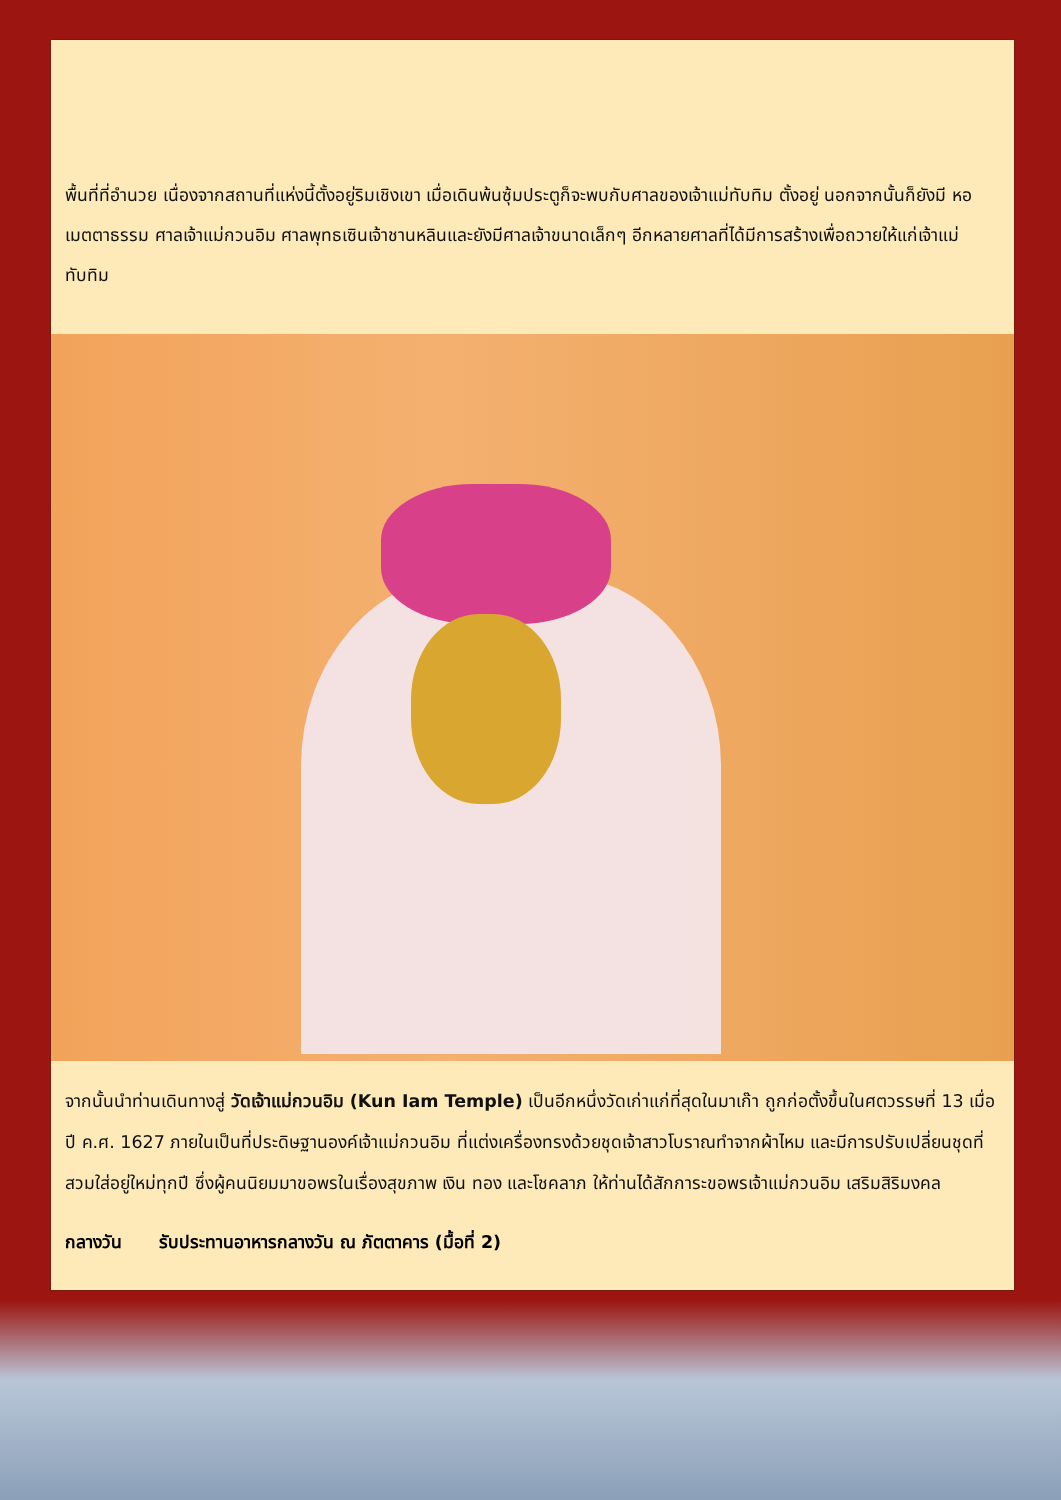พื้นที่ที่อำนวย เนื่องจากสถานที่แห่งนี้ตั้งอยู่ริมเชิงเขา เมื่อเดินพ้นซุ้มประตูก็จะพบกับศาลของเจ้าแม่ทับทิม ตั้งอยู่ นอกจากนั้นก็ยังมี หอเมตตาธรรม ศาลเจ้าแม่กวนอิม ศาลพุทธเซินเจ้าชานหลินและยังมีศาลเจ้าขนาดเล็กๆ อีกหลายศาลที่ได้มีการสร้างเพื่อถวายให้แก่เจ้าแม่ทับทิม
จากนั้นนำท่านเดินทางสู่ วัดเจ้าแม่กวนอิม (Kun Iam Temple) เป็นอีกหนึ่งวัดเก่าแก่ที่สุดในมาเก๊า ถูกก่อตั้งขึ้นในศตวรรษที่ 13 เมื่อปี ค.ศ. 1627 ภายในเป็นที่ประดิษฐานองค์เจ้าแม่กวนอิม ที่แต่งเครื่องทรงด้วยชุดเจ้าสาวโบราณทำจากผ้าไหม และมีการปรับเปลี่ยนชุดที่สวมใส่อยู่ใหม่ทุกปี ซึ่งผู้คนนิยมมาขอพรในเรื่องสุขภาพ เงิน ทอง และโชคลาภ ให้ท่านได้สักการะขอพรเจ้าแม่กวนอิม เสริมสิริมงคล
กลางวัน รับประทานอาหารกลางวัน ณ ภัตตาคาร (มื้อที่ 2)